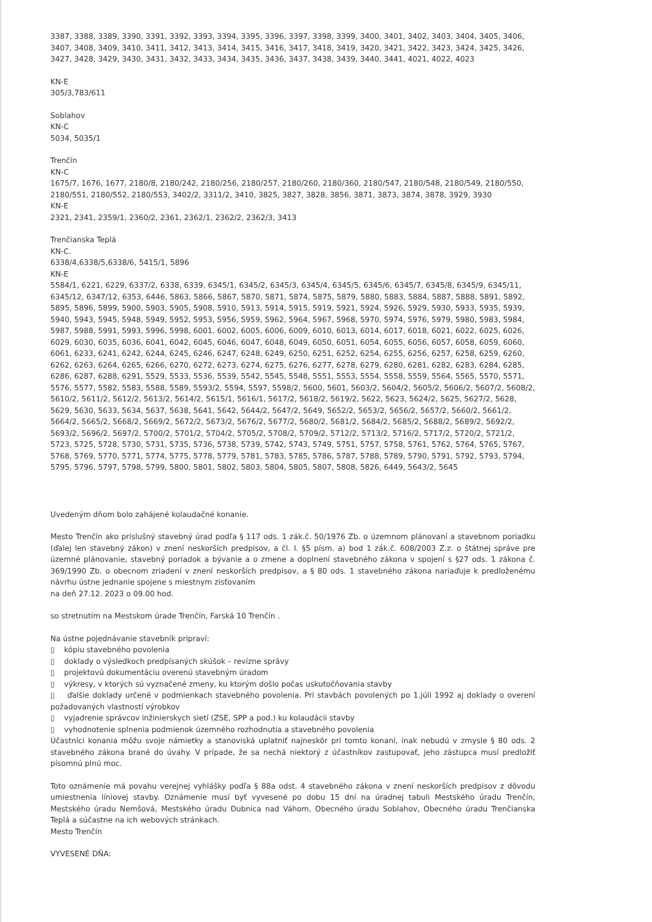3387, 3388, 3389, 3390, 3391, 3392, 3393, 3394, 3395, 3396, 3397, 3398, 3399, 3400, 3401, 3402, 3403, 3404, 3405, 3406, 3407, 3408, 3409, 3410, 3411, 3412, 3413, 3414, 3415, 3416, 3417, 3418, 3419, 3420, 3421, 3422, 3423, 3424, 3425, 3426, 3427, 3428, 3429, 3430, 3431, 3432, 3433, 3434, 3435, 3436, 3437, 3438, 3439, 3440, 3441, 4021, 4022, 4023
KN-E
305/3,783/611
Soblahov
KN-C
5034, 5035/1
Trenčín
KN-C
1675/7, 1676, 1677, 2180/8, 2180/242, 2180/256, 2180/257, 2180/260, 2180/360, 2180/547, 2180/548, 2180/549, 2180/550, 2180/551, 2180/552, 2180/553, 3402/2, 3311/2, 3410, 3825, 3827, 3828, 3856, 3871, 3873, 3874, 3878, 3929, 3930
KN-E
2321, 2341, 2359/1, 2360/2, 2361, 2362/1, 2362/2, 2362/3, 3413
Trenčianska Teplá
KN-C.
6338/4,6338/5,6338/6, 5415/1, 5896
KN-E
5584/1, 6221, 6229, 6337/2, 6338, 6339, 6345/1, 6345/2, 6345/3, 6345/4, 6345/5, 6345/6, 6345/7, 6345/8, 6345/9, 6345/11, 6345/12, 6347/12, 6353, 6446, 5863, 5866, 5867, 5870, 5871, 5874, 5875, 5879, 5880, 5883, 5884, 5887, 5888, 5891, 5892, 5895, 5896, 5899, 5900, 5903, 5905, 5908, 5910, 5913, 5914, 5915, 5919, 5921, 5924, 5926, 5929, 5930, 5933, 5935, 5939, 5940, 5943, 5945, 5948, 5949, 5952, 5953, 5956, 5959, 5962, 5964, 5967, 5968, 5970, 5974, 5976, 5979, 5980, 5983, 5984, 5987, 5988, 5991, 5993, 5996, 5998, 6001, 6002, 6005, 6006, 6009, 6010, 6013, 6014, 6017, 6018, 6021, 6022, 6025, 6026, 6029, 6030, 6035, 6036, 6041, 6042, 6045, 6046, 6047, 6048, 6049, 6050, 6051, 6054, 6055, 6056, 6057, 6058, 6059, 6060, 6061, 6233, 6241, 6242, 6244, 6245, 6246, 6247, 6248, 6249, 6250, 6251, 6252, 6254, 6255, 6256, 6257, 6258, 6259, 6260, 6262, 6263, 6264, 6265, 6266, 6270, 6272, 6273, 6274, 6275, 6276, 6277, 6278, 6279, 6280, 6281, 6282, 6283, 6284, 6285, 6286, 6287, 6288, 6291, 5529, 5533, 5536, 5539, 5542, 5545, 5548, 5551, 5553, 5554, 5558, 5559, 5564, 5565, 5570, 5571, 5576, 5577, 5582, 5583, 5588, 5589, 5593/2, 5594, 5597, 5598/2, 5600, 5601, 5603/2, 5604/2, 5605/2, 5606/2, 5607/2, 5608/2, 5610/2, 5611/2, 5612/2, 5613/2, 5614/2, 5615/1, 5616/1, 5617/2, 5618/2, 5619/2, 5622, 5623, 5624/2, 5625, 5627/2, 5628, 5629, 5630, 5633, 5634, 5637, 5638, 5641, 5642, 5644/2, 5647/2, 5649, 5652/2, 5653/2, 5656/2, 5657/2, 5660/2, 5661/2, 5664/2, 5665/2, 5668/2, 5669/2, 5672/2, 5673/2, 5676/2, 5677/2, 5680/2, 5681/2, 5684/2, 5685/2, 5688/2, 5689/2, 5692/2, 5693/2, 5696/2, 5697/2, 5700/2, 5701/2, 5704/2, 5705/2, 5708/2, 5709/2, 5712/2, 5713/2, 5716/2, 5717/2, 5720/2, 5721/2, 5723, 5725, 5728, 5730, 5731, 5735, 5736, 5738, 5739, 5742, 5743, 5749, 5751, 5757, 5758, 5761, 5762, 5764, 5765, 5767, 5768, 5769, 5770, 5771, 5774, 5775, 5778, 5779, 5781, 5783, 5785, 5786, 5787, 5788, 5789, 5790, 5791, 5792, 5793, 5794, 5795, 5796, 5797, 5798, 5799, 5800, 5801, 5802, 5803, 5804, 5805, 5807, 5808, 5826, 6449, 5643/2, 5645
Uvedeným dňom bolo zahájené kolaudačné konanie.
Mesto Trenčín ako príslušný stavebný úrad podľa § 117 ods. 1 zák.č. 50/1976 Zb. o územnom plánovaní a stavebnom poriadku (ďalej len stavebný zákon) v znení neskorších predpisov, a čl. I. §5 písm. a) bod 1 zák.č. 608/2003 Z.z. o štátnej správe pre územné plánovanie, stavebný poriadok a bývanie a o zmene a doplnení stavebného zákona v spojení s §27 ods. 1 zákona č. 369/1990 Zb. o obecnom zriadení v znení neskorších predpisov, a § 80 ods. 1 stavebného zákona nariaďuje k predloženému návrhu ústne jednanie spojene s miestnym zisťovaním
na deň 27.12. 2023 o 09.00 hod.
so stretnutím na Mestskom úrade Trenčín, Farská 10 Trenčín .
Na ústne pojednávanie stavebník pripraví:
▯ kópiu stavebného povolenia
▯ doklady o výsledkoch predpísaných skúšok – revízne správy
▯ projektovú dokumentáciu overenú stavebným úradom
▯ výkresy, v ktorých sú vyznačené zmeny, ku ktorým došlo počas uskutočňovania stavby
▯ ďalšie doklady určené v podmienkach stavebného povolenia. Pri stavbách povolených po 1.júli 1992 aj doklady o overení požadovaných vlastností výrobkov
▯ vyjadrenie správcov inžinierskych sietí (ZSE, SPP a pod.) ku kolaudácii stavby
▯ vyhodnotenie splnenia podmienok územného rozhodnutia a stavebného povolenia
Účastníci konania môžu svoje námietky a stanoviská uplatniť najneskôr pri tomto konaní, inak nebudú v zmysle § 80 ods. 2 stavebného zákona brané do úvahy. V prípade, že sa nechá niektorý z účastníkov zastupovať, jeho zástupca musí predložiť písomnú plnú moc.
Toto oznámenie má povahu verejnej vyhlášky podľa § 88a odst. 4 stavebného zákona v znení neskorších predpisov z dôvodu umiestnenia líniovej stavby. Oznámenie musí byť vyvesené po dobu 15 dní na úradnej tabuli Mestského úradu Trenčín, Mestského úradu Nemšová, Mestského úradu Dubnica nad Váhom, Obecného úradu Soblahov, Obecného úradu Trenčianska Teplá a súčastne na ich webových stránkach.
Mesto Trenčín
VYVESENÉ DŇA: